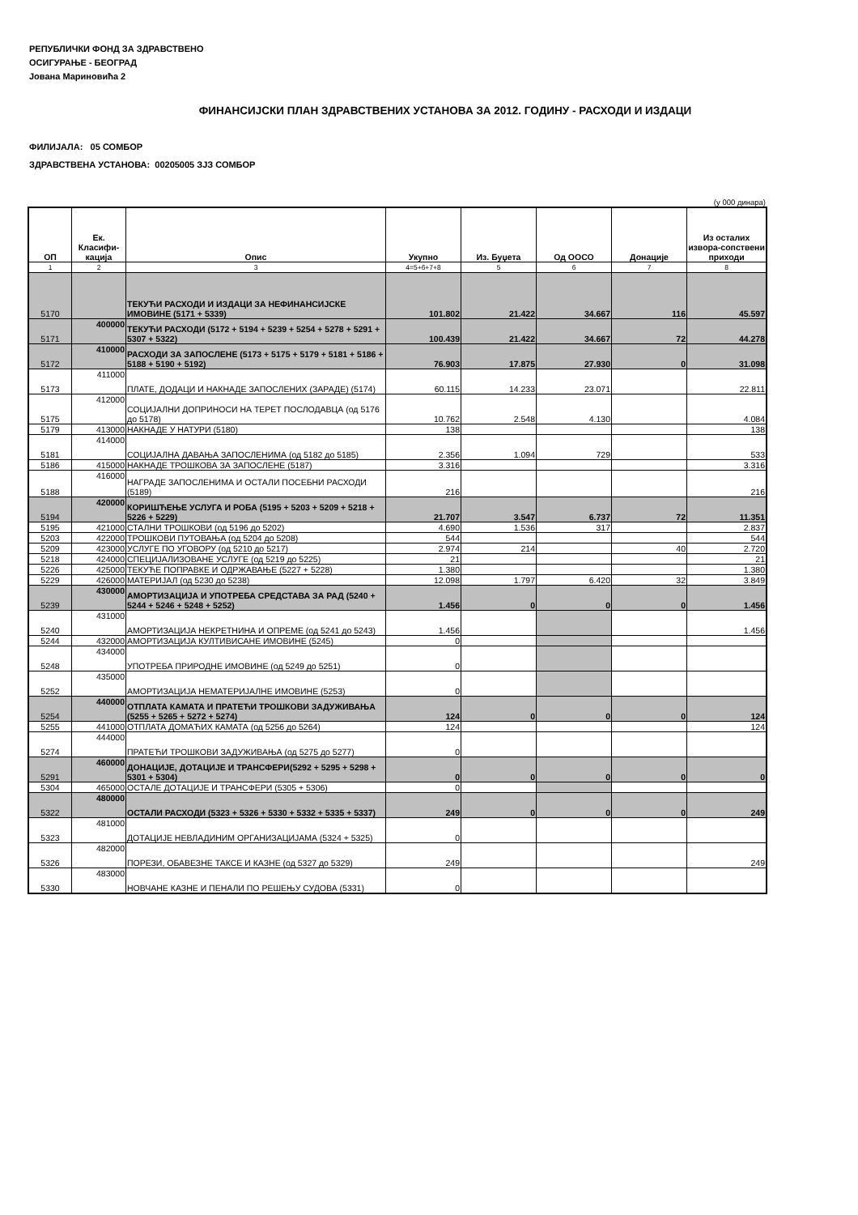РЕПУБЛИЧКИ ФОНД ЗА ЗДРАВСТВЕНО
ОСИГУРАЊЕ - БЕОГРАД
Јована Мариновића 2
ФИНАНСИЈСКИ ПЛАН ЗДРАВСТВЕНИХ УСТАНОВА ЗА 2012. ГОДИНУ - РАСХОДИ И ИЗДАЦИ
ФИЛИЈАЛА: 05 СОМБОР
ЗДРАВСТВЕНА УСТАНОВА: 00205005 ЗЈЗ СОМБОР
(у 000 динара)
| ОП | Ек. Класифи-кација | Опис | Укупно | Из. Буџета | Од ООСО | Донације | Из осталих извора-сопствени приходи |
| --- | --- | --- | --- | --- | --- | --- | --- |
| 1 | 2 | 3 | 4=5+6+7+8 | 5 | 6 | 7 | 8 |
| 5170 | | ТЕКУЋИ РАСХОДИ И ИЗДАЦИ ЗА НЕФИНАНСИЈСКЕ ИМОВИНЕ (5171 + 5339) | 101.802 | 21.422 | 34.667 | 116 | 45.597 |
| 5171 | 400000 | ТЕКУЋИ РАСХОДИ (5172 + 5194 + 5239 + 5254 + 5278 + 5291 + 5307 + 5322) | 100.439 | 21.422 | 34.667 | 72 | 44.278 |
| 5172 | 410000 | РАСХОДИ ЗА ЗАПОСЛЕНЕ (5173 + 5175 + 5179 + 5181 + 5186 + 5188 + 5190 + 5192) | 76.903 | 17.875 | 27.930 | 0 | 31.098 |
| 5173 | 411000 | ПЛАТЕ, ДОДАЦИ И НАКНАДЕ ЗАПОСЛЕНИХ (ЗАРАДЕ) (5174) | 60.115 | 14.233 | 23.071 | | 22.811 |
| 5175 | 412000 | СОЦИЈАЛНИ ДОПРИНОСИ НА ТЕРЕТ ПОСЛОДАВЦА (од 5176 до 5178) | 10.762 | 2.548 | 4.130 | | 4.084 |
| 5179 | 413000 | НАКНАДЕ У НАТУРИ (5180) | 138 | | | | 138 |
| 5181 | 414000 | СОЦИЈАЛНА ДАВАЊА ЗАПОСЛЕНИМА (од 5182 до 5185) | 2.356 | 1.094 | 729 | | 533 |
| 5186 | 415000 | НАКНАДЕ ТРОШКОВА ЗА ЗАПОСЛЕНЕ (5187) | 3.316 | | | | 3.316 |
| 5188 | 416000 | НАГРАДЕ ЗАПОСЛЕНИМА И ОСТАЛИ ПОСЕБНИ РАСХОДИ (5189) | 216 | | | | 216 |
| 5194 | 420000 | КОРИШЋЕЊЕ УСЛУГА И РОБА (5195 + 5203 + 5209 + 5218 + 5226 + 5229) | 21.707 | 3.547 | 6.737 | 72 | 11.351 |
| 5195 | 421000 | СТАЛНИ ТРОШКОВИ (од 5196 до 5202) | 4.690 | 1.536 | 317 | | 2.837 |
| 5203 | 422000 | ТРОШКОВИ ПУТОВАЊА (од 5204 до 5208) | 544 | | | | 544 |
| 5209 | 423000 | УСЛУГЕ ПО УГОВОРУ (од 5210 до 5217) | 2.974 | 214 | | 40 | 2.720 |
| 5218 | 424000 | СПЕЦИЈАЛИЗОВАНЕ УСЛУГЕ (од 5219 до 5225) | 21 | | | | 21 |
| 5226 | 425000 | ТЕКУЋЕ ПОПРАВКЕ И ОДРЖАВАЊЕ (5227 + 5228) | 1.380 | | | | 1.380 |
| 5229 | 426000 | МАТЕРИЈАЛ (од 5230 до 5238) | 12.098 | 1.797 | 6.420 | 32 | 3.849 |
| 5239 | 430000 | АМОРТИЗАЦИЈА И УПОТРЕБА СРЕДСТАВА ЗА РАД (5240 + 5244 + 5246 + 5248 + 5252) | 1.456 | 0 | 0 | 0 | 1.456 |
| 5240 | 431000 | АМОРТИЗАЦИЈА НЕКРЕТНИНА И ОПРЕМЕ (од 5241 до 5243) | 1.456 | | | | 1.456 |
| 5244 | 432000 | АМОРТИЗАЦИЈА КУЛТИВИСАНЕ ИМОВИНЕ (5245) | 0 | | | | |
| 5248 | 434000 | УПОТРЕБА ПРИРОДНЕ ИМОВИНЕ (од 5249 до 5251) | 0 | | | | |
| 5252 | 435000 | АМОРТИЗАЦИЈА НЕМАТЕРИЈАЛНЕ ИМОВИНЕ (5253) | 0 | | | | |
| 5254 | 440000 | ОТПЛАТА КАМАТА И ПРАТЕЋИ ТРОШКОВИ ЗАДУЖИВАЊА (5255 + 5265 + 5272 + 5274) | 124 | 0 | 0 | 0 | 124 |
| 5255 | 441000 | ОТПЛАТА ДОМАЋИХ КАМАТА (од 5256 до 5264) | 124 | | | | 124 |
| 5274 | 444000 | ПРАТЕЋИ ТРОШКОВИ ЗАДУЖИВАЊА (од 5275 до 5277) | 0 | | | | |
| 5291 | 460000 | ДОНАЦИЈЕ, ДОТАЦИЈЕ И ТРАНСФЕРИ(5292 + 5295 + 5298 + 5301 + 5304) | 0 | 0 | 0 | 0 | 0 |
| 5304 | 465000 | ОСТАЛЕ ДОТАЦИЈЕ И ТРАНСФЕРИ (5305 + 5306) | 0 | | | | |
| 5322 | 480000 | ОСТАЛИ РАСХОДИ (5323 + 5326 + 5330 + 5332 + 5335 + 5337) | 249 | 0 | 0 | 0 | 249 |
| 5323 | 481000 | ДОТАЦИЈЕ НЕВЛАДИНИМ ОРГАНИЗАЦИЈАМА (5324 + 5325) | 0 | | | | |
| 5326 | 482000 | ПОРЕЗИ, ОБАВЕЗНЕ ТАКСЕ И КАЗНЕ (од 5327 до 5329) | 249 | | | | 249 |
| 5330 | 483000 | НОВЧАНЕ КАЗНЕ И ПЕНАЛИ ПО РЕШЕЊУ СУДОВА (5331) | 0 | | | | |